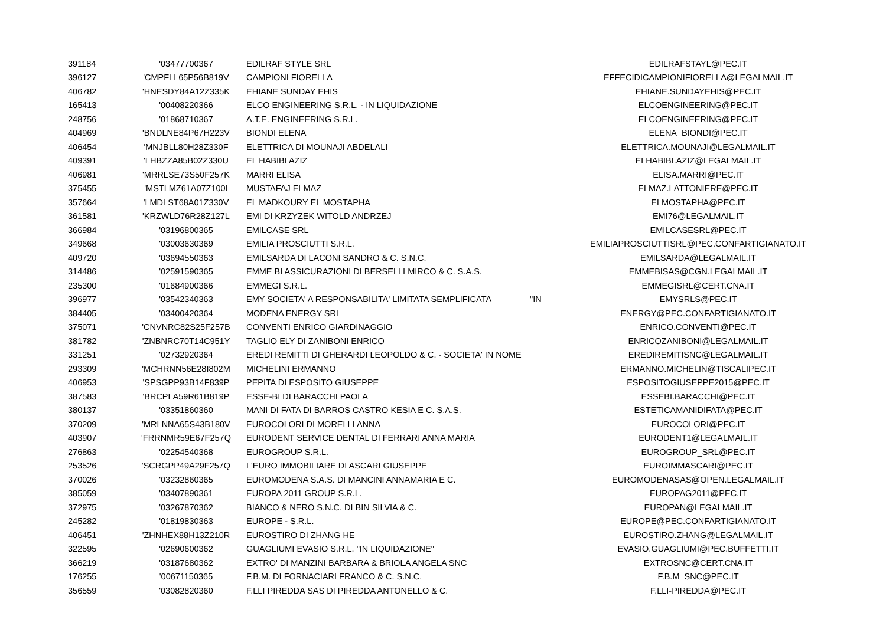| 391184 | '03477700367 | EDILRAF STYLE SRL | | EDILRAFSTAYL@PEC.IT |
| 396127 | 'CMPFLL65P56B819V | CAMPIONI FIORELLA | | EFFECIDICAMPIONIFIORELLA@LEGALMAIL.IT |
| 406782 | 'HNESDY84A12Z335K | EHIANE SUNDAY EHIS | | EHIANE.SUNDAYEHIS@PEC.IT |
| 165413 | '00408220366 | ELCO ENGINEERING S.R.L. - IN LIQUIDAZIONE | | ELCOENGINEERING@PEC.IT |
| 248756 | '01868710367 | A.T.E. ENGINEERING S.R.L. | | ELCOENGINEERING@PEC.IT |
| 404969 | 'BNDLNE84P67H223V | BIONDI ELENA | | ELENA_BIONDI@PEC.IT |
| 406454 | 'MNJBLL80H28Z330F | ELETTRICA DI MOUNAJI ABDELALI | | ELETTRICA.MOUNAJI@LEGALMAIL.IT |
| 409391 | 'LHBZZA85B02Z330U | EL HABIBI AZIZ | | ELHABIBI.AZIZ@LEGALMAIL.IT |
| 406981 | 'MRRLSE73S50F257K | MARRI ELISA | | ELISA.MARRI@PEC.IT |
| 375455 | 'MSTLMZ61A07Z100I | MUSTAFAJ ELMAZ | | ELMAZ.LATTONIERE@PEC.IT |
| 357664 | 'LMDLST68A01Z330V | EL MADKOURY EL MOSTAPHA | | ELMOSTAPHA@PEC.IT |
| 361581 | 'KRZWLD76R28Z127L | EMI DI KRZYZEK WITOLD ANDRZEJ | | EMI76@LEGALMAIL.IT |
| 366984 | '03196800365 | EMILCASE SRL | | EMILCASESRL@PEC.IT |
| 349668 | '03003630369 | EMILIA PROSCIUTTI S.R.L. | | EMILIAPROSCIUTTISRL@PEC.CONFARTIGIANATO.IT |
| 409720 | '03694550363 | EMILSARDA DI LACONI SANDRO & C. S.N.C. | | EMILSARDA@LEGALMAIL.IT |
| 314486 | '02591590365 | EMME BI ASSICURAZIONI DI BERSELLI MIRCO & C. S.A.S. | | EMMEBISAS@CGN.LEGALMAIL.IT |
| 235300 | '01684900366 | EMMEGI S.R.L. | | EMMEGISRL@CERT.CNA.IT |
| 396977 | '03542340363 | EMY SOCIETA' A RESPONSABILITA' LIMITATA SEMPLIFICATA | "IN | EMYSRLS@PEC.IT |
| 384405 | '03400420364 | MODENA ENERGY SRL | | ENERGY@PEC.CONFARTIGIANATO.IT |
| 375071 | 'CNVNRC82S25F257B | CONVENTI ENRICO GIARDINAGGIO | | ENRICO.CONVENTI@PEC.IT |
| 381782 | 'ZNBNRC70T14C951Y | TAGLIO ELY DI ZANIBONI ENRICO | | ENRICOZANIBONI@LEGALMAIL.IT |
| 331251 | '02732920364 | EREDI REMITTI DI GHERARDI LEOPOLDO & C. - SOCIETA' IN NOME | | EREDIREMITISNC@LEGALMAIL.IT |
| 293309 | 'MCHRNN56E28I802M | MICHELINI ERMANNO | | ERMANNO.MICHELIN@TISCALIPEC.IT |
| 406953 | 'SPSGPP93B14F839P | PEPITA DI ESPOSITO GIUSEPPE | | ESPOSITOGIUSEPPE2015@PEC.IT |
| 387583 | 'BRCPLA59R61B819P | ESSE-BI DI BARACCHI PAOLA | | ESSEBI.BARACCHI@PEC.IT |
| 380137 | '03351860360 | MANI DI FATA DI BARROS CASTRO KESIA E C. S.A.S. | | ESTETICAMANIDIFATA@PEC.IT |
| 370209 | 'MRLNNA65S43B180V | EUROCOLORI DI MORELLI ANNA | | EUROCOLORI@PEC.IT |
| 403907 | 'FRRNMR59E67F257Q | EURODENT SERVICE DENTAL DI FERRARI ANNA MARIA | | EURODENT1@LEGALMAIL.IT |
| 276863 | '02254540368 | EUROGROUP S.R.L. | | EUROGROUP_SRL@PEC.IT |
| 253526 | 'SCRGPP49A29F257Q | L'EURO IMMOBILIARE DI ASCARI GIUSEPPE | | EUROIMMASCARI@PEC.IT |
| 370026 | '03232860365 | EUROMODENA S.A.S. DI MANCINI ANNAMARIA E C. | | EUROMODENASAS@OPEN.LEGALMAIL.IT |
| 385059 | '03407890361 | EUROPA 2011 GROUP S.R.L. | | EUROPAG2011@PEC.IT |
| 372975 | '03267870362 | BIANCO & NERO S.N.C. DI BIN SILVIA & C. | | EUROPAN@LEGALMAIL.IT |
| 245282 | '01819830363 | EUROPE - S.R.L. | | EUROPE@PEC.CONFARTIGIANATO.IT |
| 406451 | 'ZHNHEX88H13Z210R | EUROSTIRO DI ZHANG HE | | EUROSTIRO.ZHANG@LEGALMAIL.IT |
| 322595 | '02690600362 | GUAGLIUMI EVASIO S.R.L. "IN LIQUIDAZIONE" | | EVASIO.GUAGLIUMI@PEC.BUFFETTI.IT |
| 366219 | '03187680362 | EXTRO' DI MANZINI BARBARA & BRIOLA ANGELA SNC | | EXTROSNC@CERT.CNA.IT |
| 176255 | '00671150365 | F.B.M. DI FORNACIARI FRANCO & C. S.N.C. | | F.B.M_SNC@PEC.IT |
| 356559 | '03082820360 | F.LLI PIREDDA SAS DI PIREDDA ANTONELLO & C. | | F.LLI-PIREDDA@PEC.IT |